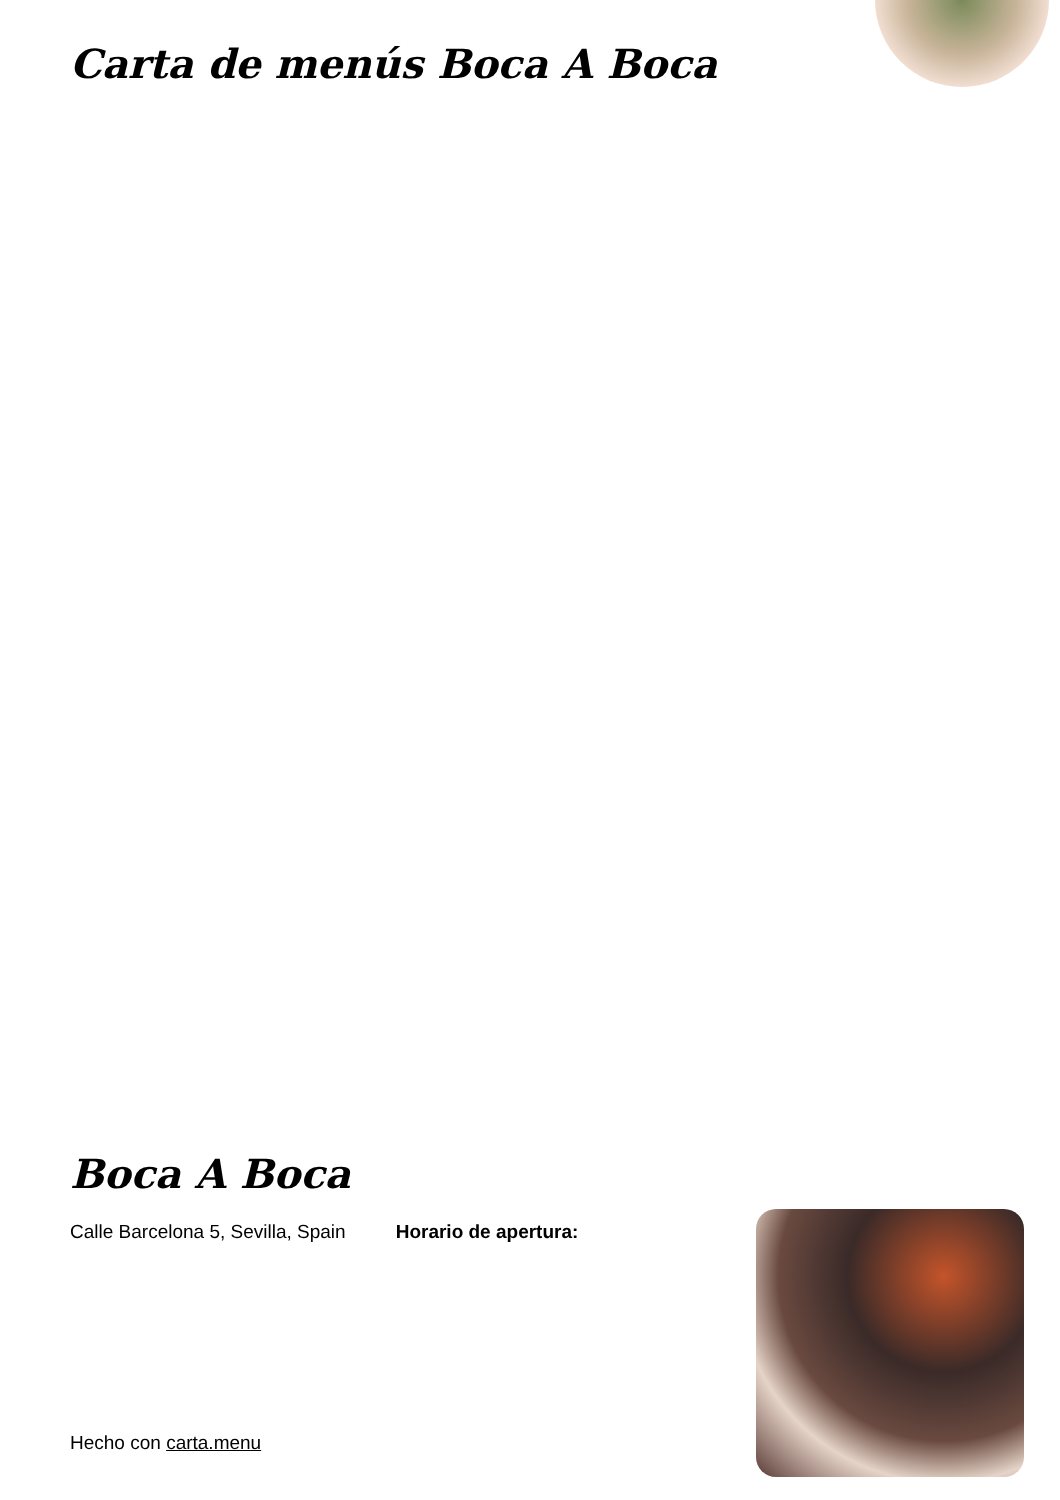Carta de menús Boca A Boca
Boca A Boca
Calle Barcelona 5, Sevilla, Spain Horario de apertura:
Hecho con carta.menu